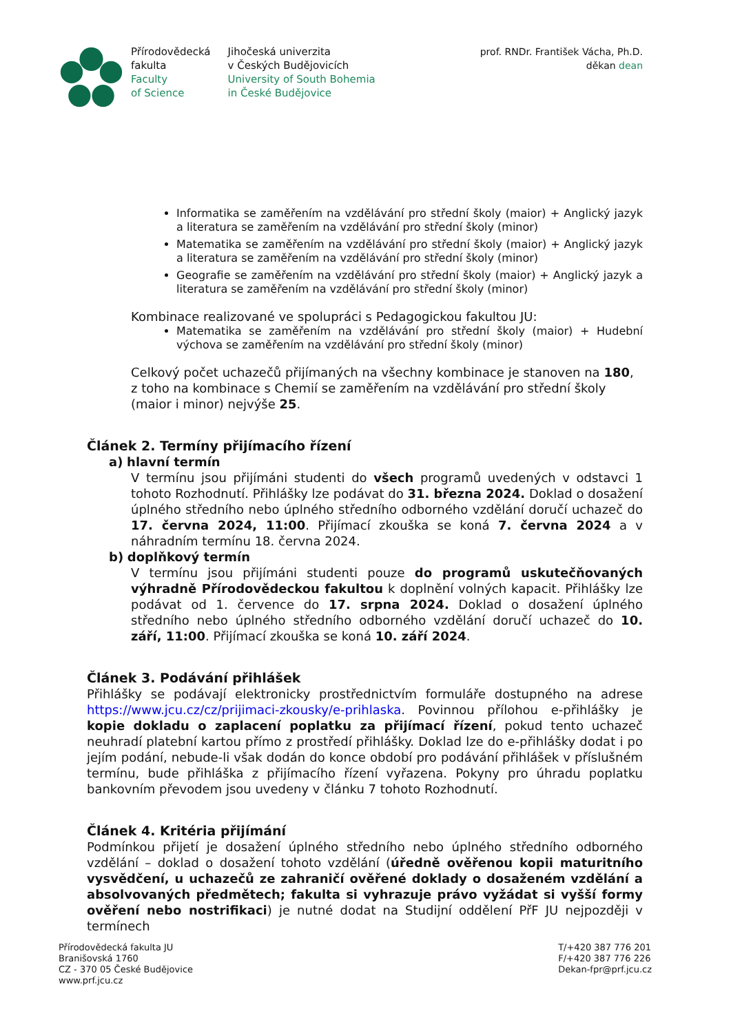Přírodovědecká
fakulta
Faculty
of Science
Jihočeská univerzita
v Českých Budějovicích
University of South Bohemia
in České Budějovice
prof. RNDr. František Vácha, Ph.D.
děkan dean
Informatika se zaměřením na vzdělávání pro střední školy (maior) + Anglický jazyk a literatura se zaměřením na vzdělávání pro střední školy (minor)
Matematika se zaměřením na vzdělávání pro střední školy (maior) + Anglický jazyk a literatura se zaměřením na vzdělávání pro střední školy (minor)
Geografie se zaměřením na vzdělávání pro střední školy (maior) + Anglický jazyk a literatura se zaměřením na vzdělávání pro střední školy (minor)
Kombinace realizované ve spolupráci s Pedagogickou fakultou JU:
Matematika se zaměřením na vzdělávání pro střední školy (maior) + Hudební výchova se zaměřením na vzdělávání pro střední školy (minor)
Celkový počet uchazečů přijímaných na všechny kombinace je stanoven na 180, z toho na kombinace s Chemií se zaměřením na vzdělávání pro střední školy (maior i minor) nejvýše 25.
Článek 2. Termíny přijímacího řízení
a) hlavní termín
V termínu jsou přijímáni studenti do všech programů uvedených v odstavci 1 tohoto Rozhodnutí. Přihlášky lze podávat do 31. března 2024. Doklad o dosažení úplného středního nebo úplného středního odborného vzdělání doručí uchazeč do 17. června 2024, 11:00. Přijímací zkouška se koná 7. června 2024 a v náhradním termínu 18. června 2024.
b) doplňkový termín
V termínu jsou přijímáni studenti pouze do programů uskutečňovaných výhradně Přírodovědeckou fakultou k doplnění volných kapacit. Přihlášky lze podávat od 1. července do 17. srpna 2024. Doklad o dosažení úplného středního nebo úplného středního odborného vzdělání doručí uchazeč do 10. září, 11:00. Přijímací zkouška se koná 10. září 2024.
Článek 3. Podávání přihlášek
Přihlášky se podávají elektronicky prostřednictvím formuláře dostupného na adrese https://www.jcu.cz/cz/prijimaci-zkousky/e-prihlaska. Povinnou přílohou e-přihlášky je kopie dokladu o zaplacení poplatku za přijímací řízení, pokud tento uchazeč neuhradí platební kartou přímo z prostředí přihlášky. Doklad lze do e-přihlášky dodat i po jejím podání, nebude-li však dodán do konce období pro podávání přihlášek v příslušném termínu, bude přihláška z přijímacího řízení vyřazena. Pokyny pro úhradu poplatku bankovním převodem jsou uvedeny v článku 7 tohoto Rozhodnutí.
Článek 4. Kritéria přijímání
Podmínkou přijetí je dosažení úplného středního nebo úplného středního odborného vzdělání – doklad o dosažení tohoto vzdělání (úředně ověřenou kopii maturitního vysvědčení, u uchazečů ze zahraničí ověřené doklady o dosaženém vzdělání a absolvovaných předmětech; fakulta si vyhrazuje právo vyžádat si vyšší formy ověření nebo nostrifikaci) je nutné dodat na Studijní oddělení PřF JU nejpozději v termínech
Přírodovědecká fakulta JU
Branišovská 1760
CZ - 370 05 České Budějovice
www.prf.jcu.cz
T/+420 387 776 201
F/+420 387 776 226
Dekan-fpr@prf.jcu.cz